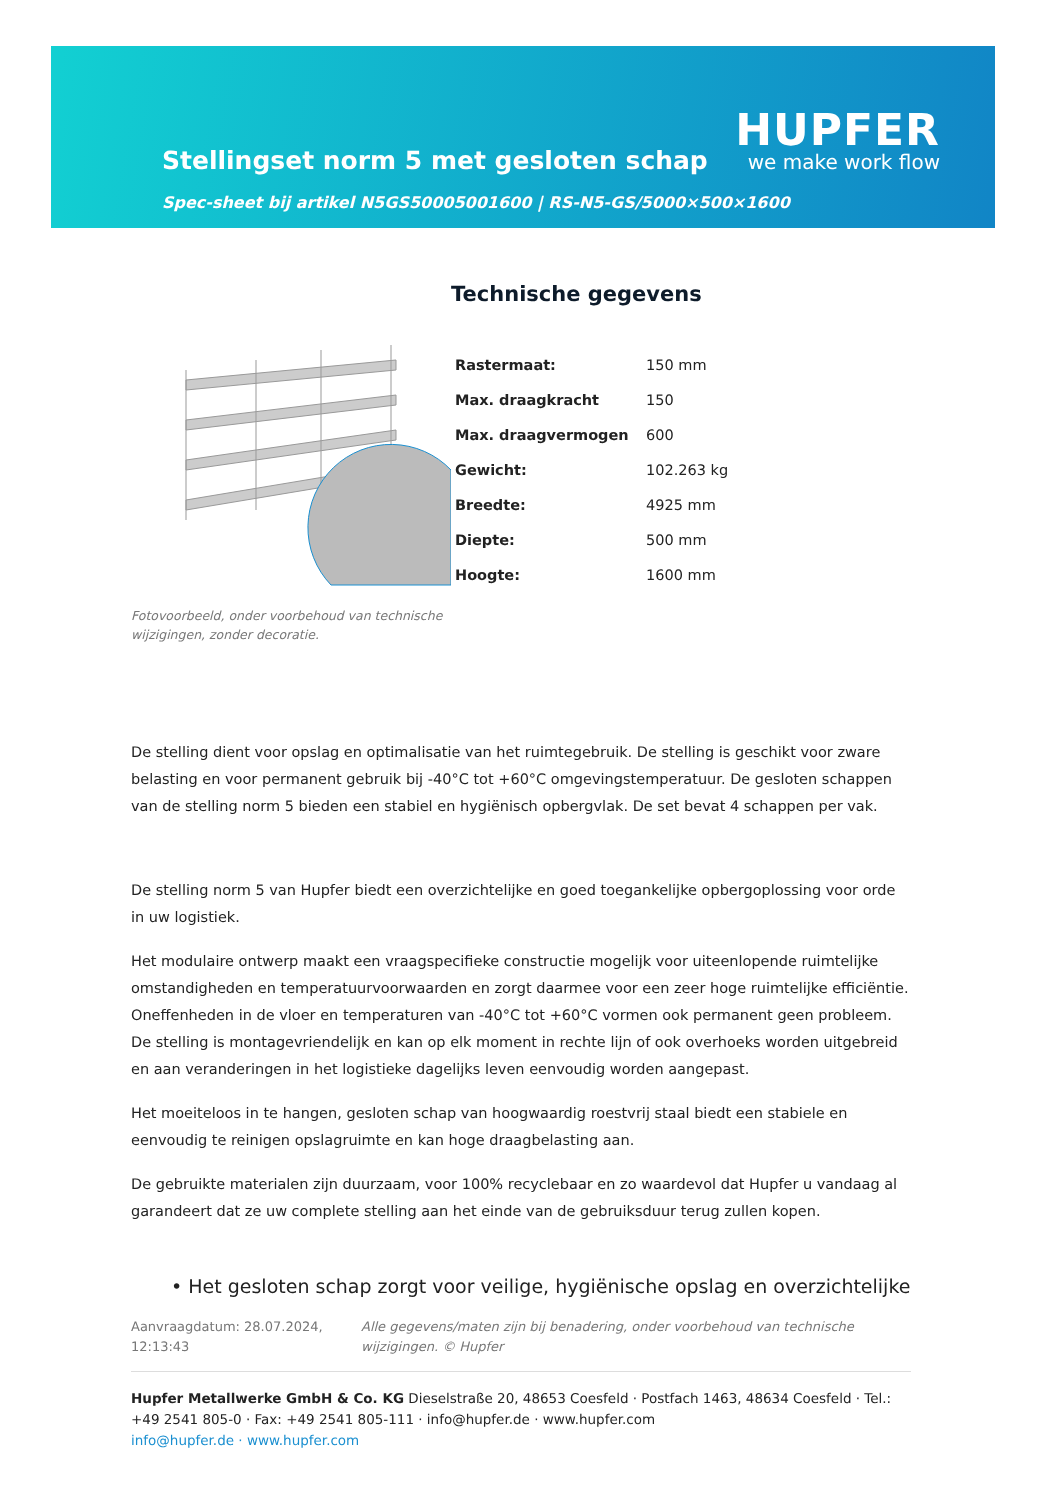Stellingset norm 5 met gesloten schap
Spec-sheet bij artikel N5GS50005001600 | RS-N5-GS/5000×500×1600
HUPFER
we make work flow
Fotovoorbeeld, onder voorbehoud van technische wijzigingen, zonder decoratie.
Technische gegevens
| Rastermaat: | 150 mm |
| Max. draagkracht | 150 |
| Max. draagvermogen | 600 |
| Gewicht: | 102.263 kg |
| Breedte: | 4925 mm |
| Diepte: | 500 mm |
| Hoogte: | 1600 mm |
De stelling dient voor opslag en optimalisatie van het ruimtegebruik. De stelling is geschikt voor zware belasting en voor permanent gebruik bij -40°C tot +60°C omgevingstemperatuur. De gesloten schappen van de stelling norm 5 bieden een stabiel en hygiënisch opbergvlak. De set bevat 4 schappen per vak.
De stelling norm 5 van Hupfer biedt een overzichtelijke en goed toegankelijke opbergoplossing voor orde in uw logistiek.
Het modulaire ontwerp maakt een vraagspecifieke constructie mogelijk voor uiteenlopende ruimtelijke omstandigheden en temperatuurvoorwaarden en zorgt daarmee voor een zeer hoge ruimtelijke efficiëntie. Oneffenheden in de vloer en temperaturen van -40°C tot +60°C vormen ook permanent geen probleem. De stelling is montagevriendelijk en kan op elk moment in rechte lijn of ook overhoeks worden uitgebreid en aan veranderingen in het logistieke dagelijks leven eenvoudig worden aangepast.
Het moeiteloos in te hangen, gesloten schap van hoogwaardig roestvrij staal biedt een stabiele en eenvoudig te reinigen opslagruimte en kan hoge draagbelasting aan.
De gebruikte materialen zijn duurzaam, voor 100% recyclebaar en zo waardevol dat Hupfer u vandaag al garandeert dat ze uw complete stelling aan het einde van de gebruiksduur terug zullen kopen.
• Het gesloten schap zorgt voor veilige, hygiënische opslag en overzichtelijke
Aanvraagdatum: 28.07.2024, 12:13:43
Alle gegevens/maten zijn bij benadering, onder voorbehoud van technische wijzigingen. © Hupfer
Hupfer Metallwerke GmbH & Co. KG Dieselstraße 20, 48653 Coesfeld · Postfach 1463, 48634 Coesfeld · Tel.: +49 2541 805-0 · Fax: +49 2541 805-111 · info@hupfer.de · www.hupfer.com
info@hupfer.de · www.hupfer.com